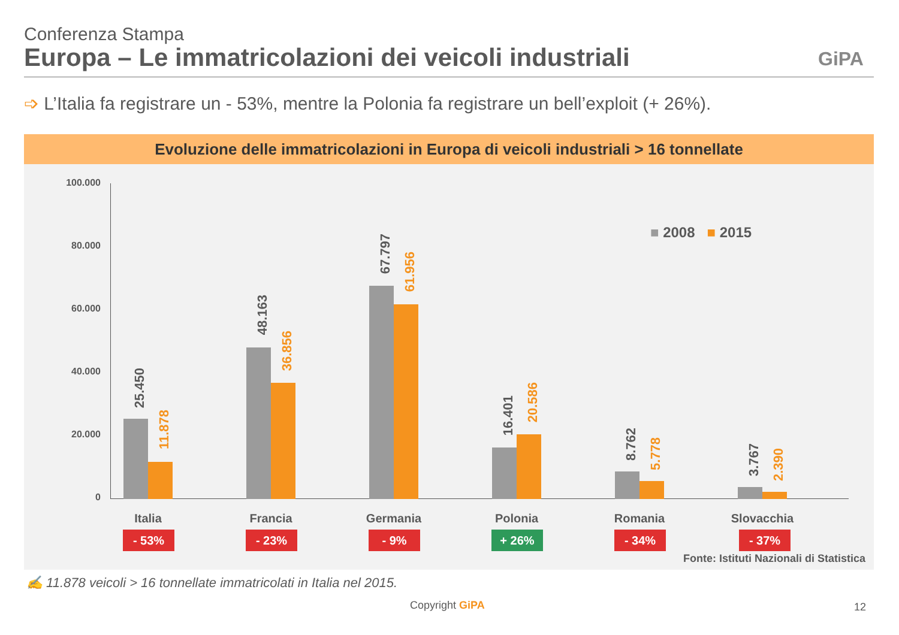Conferenza Stampa
Europa – Le immatricolazioni dei veicoli industriali
GiPA
➩ L’Italia fa registrare un - 53%, mentre la Polonia fa registrare un bell’exploit (+ 26%).
Evoluzione delle immatricolazioni in Europa di veicoli industriali > 16 tonnellate
100.000
80.000
60.000
40.000
20.000
0
■ 2008 ■ 2015
25.450
11.878
48.163
36.856
67.797
61.956
16.401
20.586
8.762
5.778
3.767
2.390
Italia Francia Germania Polonia Romania Slovacchia
- 53% - 23% - 9% + 26% - 34% - 37%
Fonte: Istituti Nazionali di Statistica
✍ 11.878 veicoli > 16 tonnellate immatricolati in Italia nel 2015.
Copyright GiPA 12